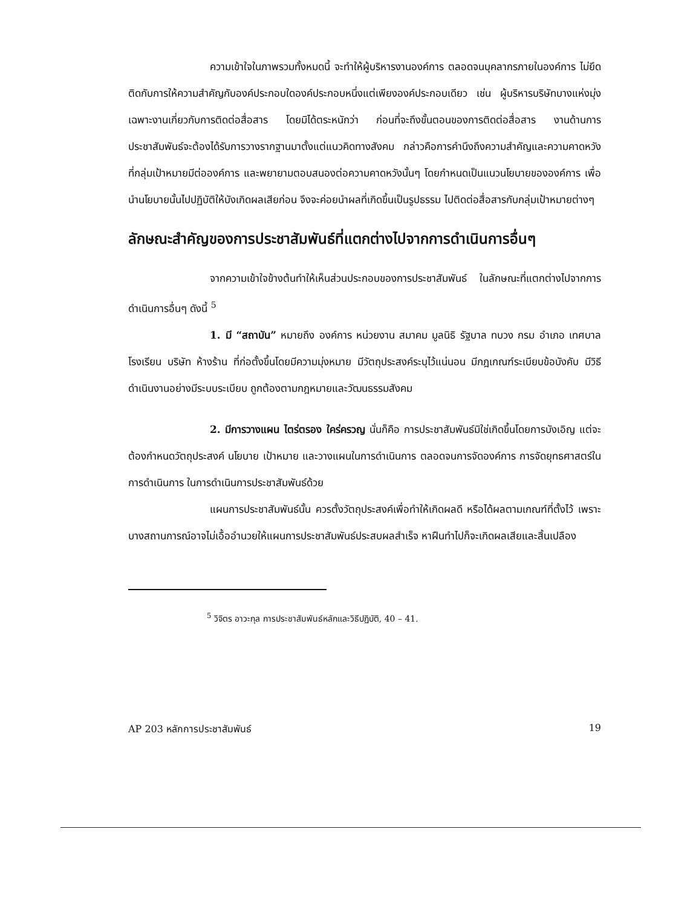ความเข้าใจในภาพรวมทั้งหมดนี้ จะทำให้ผู้บริหารงานองค์การ ตลอดจนบุคลากรภายในองค์การ ไม่ยึดติดกับการให้ความสำคัญกับองค์ประกอบใดองค์ประกอบหนึ่งแต่เพียงองค์ประกอบเดียว เช่น ผู้บริหารบริษัทบางแห่งมุ่งเฉพาะงานเกี่ยวกับการติดต่อสื่อสาร โดยมิได้ตระหนักว่า ก่อนที่จะถึงขั้นตอนของการติดต่อสื่อสาร งานด้านการประชาสัมพันธ์จะต้องได้รับการวางรากฐานมาตั้งแต่แนวคิดทางสังคม กล่าวคือการคำนึงถึงความสำคัญและความคาดหวังที่กลุ่มเป้าหมายมีต่อองค์การ และพยายามตอบสนองต่อความคาดหวังนั้นๆ โดยกำหนดเป็นแนวนโยบายขององค์การ เพื่อนำนโยบายนั้นไปปฏิบัติให้บังเกิดผลเสียก่อน จึงจะค่อยนำผลที่เกิดขึ้นเป็นรูปธรรม ไปติดต่อสื่อสารกับกลุ่มเป้าหมายต่างๆ
ลักษณะสำคัญของการประชาสัมพันธ์ที่แตกต่างไปจากการดำเนินการอื่นๆ
จากความเข้าใจข้างต้นทำให้เห็นส่วนประกอบของการประชาสัมพันธ์ ในลักษณะที่แตกต่างไปจากการดำเนินการอื่นๆ ดังนี้ <sup>5</sup>
1. มี “สถาบัน” หมายถึง องค์การ หน่วยงาน สมาคม มูลนิธิ รัฐบาล ทบวง กรม อำเภอ เทศบาล โรงเรียน บริษัท ห้างร้าน ที่ก่อตั้งขึ้นโดยมีความมุ่งหมาย มีวัตถุประสงค์ระบุไว้แน่นอน มีกฎเกณฑ์ระเบียบข้อบังคับ มีวิธีดำเนินงานอย่างมีระบบระเบียบ ถูกต้องตามกฎหมายและวัฒนธรรมสังคม
2. มีการวางแผน ไตร่ตรอง ใคร่ครวญ นั่นก็คือ การประชาสัมพันธ์มิใช่เกิดขึ้นโดยการบังเอิญ แต่จะต้องกำหนดวัตถุประสงค์ นโยบาย เป้าหมาย และวางแผนในการดำเนินการ ตลอดจนการจัดองค์การ การจัดยุทธศาสตร์ในการดำเนินการ ในการดำเนินการประชาสัมพันธ์ด้วย
แผนการประชาสัมพันธ์นั้น ควรตั้งวัตถุประสงค์เพื่อทำให้เกิดผลดี หรือได้ผลตามเกณฑ์ที่ตั้งไว้ เพราะบางสถานการณ์อาจไม่เอื้ออำนวยให้แผนการประชาสัมพันธ์ประสบผลสำเร็จ หาฝืนทำไปก็จะเกิดผลเสียและสิ้นเปลือง
<sup>5</sup> วิจิตร อาวะกุล การประชาสัมพันธ์หลักและวิธีปฏิบัติ, 40 – 41.
AP 203 หลักการประชาสัมพันธ์ 19